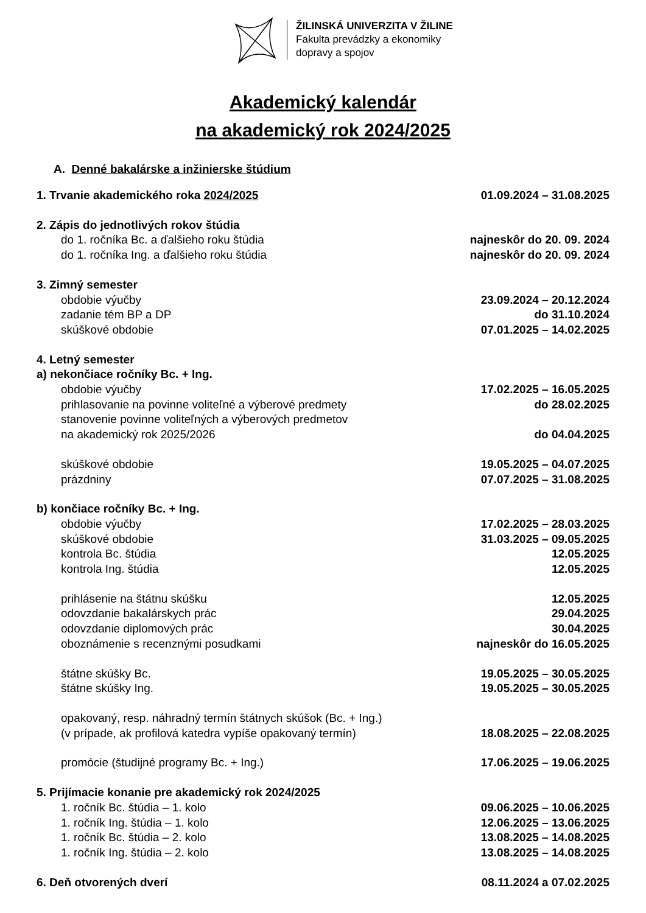ŽILINSKÁ UNIVERZITA V ŽILINE
Fakulta prevádzky a ekonomiky
dopravy a spojov
Akademický kalendár
na akademický rok 2024/2025
A. Denné bakalárske a inžinierske štúdium
1. Trvanie akademického roka 2024/2025 01.09.2024 – 31.08.2025
2. Zápis do jednotlivých rokov štúdia
do 1. ročníka Bc. a ďalšieho roku štúdia najneskôr do 20. 09. 2024
do 1. ročníka Ing. a ďalšieho roku štúdia najneskôr do 20. 09. 2024
3. Zimný semester
obdobie výučby 23.09.2024 – 20.12.2024
zadanie tém BP a DP do 31.10.2024
skúškové obdobie 07.01.2025 – 14.02.2025
4. Letný semester
a) nekončiace ročníky Bc. + Ing.
obdobie výučby 17.02.2025 – 16.05.2025
prihlasovanie na povinne voliteľné a výberové predmety do 28.02.2025
stanovenie povinne voliteľných a výberových predmetov
na akademický rok 2025/2026 do 04.04.2025
skúškové obdobie 19.05.2025 – 04.07.2025
prázdniny 07.07.2025 – 31.08.2025
b) končiace ročníky Bc. + Ing.
obdobie výučby 17.02.2025 – 28.03.2025
skúškové obdobie 31.03.2025 – 09.05.2025
kontrola Bc. štúdia 12.05.2025
kontrola Ing. štúdia 12.05.2025
prihlásenie na štátnu skúšku 12.05.2025
odovzdanie bakalárskych prác 29.04.2025
odovzdanie diplomových prác 30.04.2025
oboznámenie s recenznými posudkami najneskôr do 16.05.2025
štátne skúšky Bc. 19.05.2025 – 30.05.2025
štátne skúšky Ing. 19.05.2025 – 30.05.2025
opakovaný, resp. náhradný termín štátnych skúšok (Bc. + Ing.)
(v prípade, ak profilová katedra vypíše opakovaný termín) 18.08.2025 – 22.08.2025
promócie (študijné programy Bc. + Ing.) 17.06.2025 – 19.06.2025
5. Prijímacie konanie pre akademický rok 2024/2025
1. ročník Bc. štúdia – 1. kolo 09.06.2025 – 10.06.2025
1. ročník Ing. štúdia – 1. kolo 12.06.2025 – 13.06.2025
1. ročník Bc. štúdia – 2. kolo 13.08.2025 – 14.08.2025
1. ročník Ing. štúdia – 2. kolo 13.08.2025 – 14.08.2025
6. Deň otvorených dverí 08.11.2024 a 07.02.2025